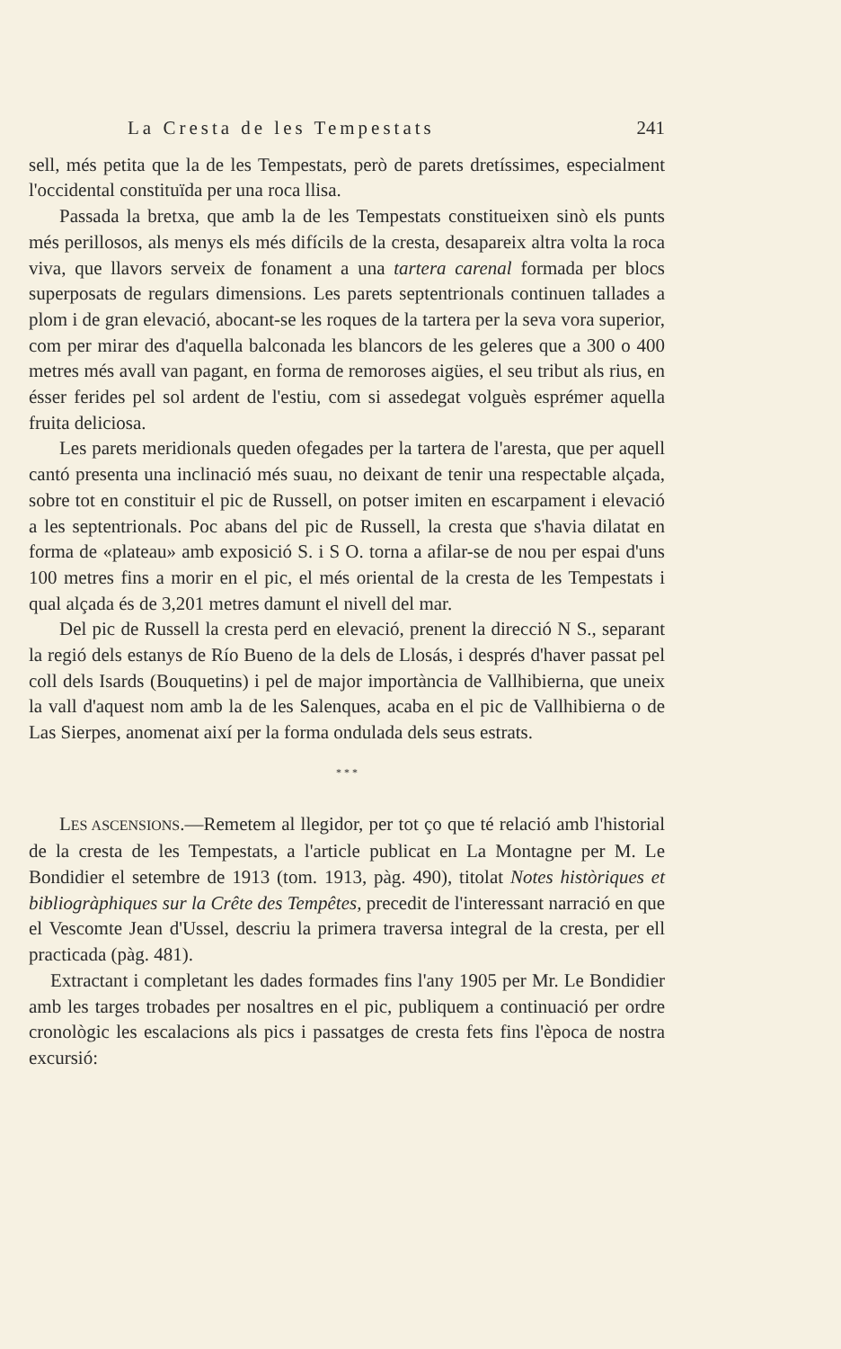La Cresta de les Tempestats 241
sell, més petita que la de les Tempestats, però de parets dretíssimes, especialment l'occidental constituïda per una roca llisa.
Passada la bretxa, que amb la de les Tempestats constitueixen sinò els punts més perillosos, als menys els més difícils de la cresta, desapareix altra volta la roca viva, que llavors serveix de fonament a una tartera carenal formada per blocs superposats de regulars dimensions. Les parets septentrionals continuen tallades a plom i de gran elevació, abocant-se les roques de la tartera per la seva vora superior, com per mirar des d'aquella balconada les blancors de les geleres que a 300 o 400 metres més avall van pagant, en forma de remoroses aigües, el seu tribut als rius, en ésser ferides pel sol ardent de l'estiu, com si assedegat volguès esprémer aquella fruita deliciosa.
Les parets meridionals queden ofegades per la tartera de l'aresta, que per aquell cantó presenta una inclinació més suau, no deixant de tenir una respectable alçada, sobre tot en constituir el pic de Russell, on potser imiten en escarpament i elevació a les septentrionals. Poc abans del pic de Russell, la cresta que s'havia dilatat en forma de «plateau» amb exposició S. i S O. torna a afilar-se de nou per espai d'uns 100 metres fins a morir en el pic, el més oriental de la cresta de les Tempestats i qual alçada és de 3,201 metres damunt el nivell del mar.
Del pic de Russell la cresta perd en elevació, prenent la direcció N S., separant la regió dels estanys de Río Bueno de la dels de Llosás, i després d'haver passat pel coll dels Isards (Bouquetins) i pel de major importància de Vallhibierna, que uneix la vall d'aquest nom amb la de les Salenques, acaba en el pic de Vallhibierna o de Las Sierpes, anomenat així per la forma ondulada dels seus estrats.
* * *
LES ASCENSIONS.—Remetem al llegidor, per tot ço que té relació amb l'historial de la cresta de les Tempestats, a l'article publicat en La Montagne per M. Le Bondidier el setembre de 1913 (tom. 1913, pàg. 490), titolat Notes històriques et bibliogràphiques sur la Crête des Tempêtes, precedit de l'interessant narració en que el Vescomte Jean d'Ussel, descriu la primera traversa integral de la cresta, per ell practicada (pàg. 481).
Extractant i completant les dades formades fins l'any 1905 per Mr. Le Bondidier amb les targes trobades per nosaltres en el pic, publiquem a continuació per ordre cronològic les escalacions als pics i passatges de cresta fets fins l'època de nostra excursió: